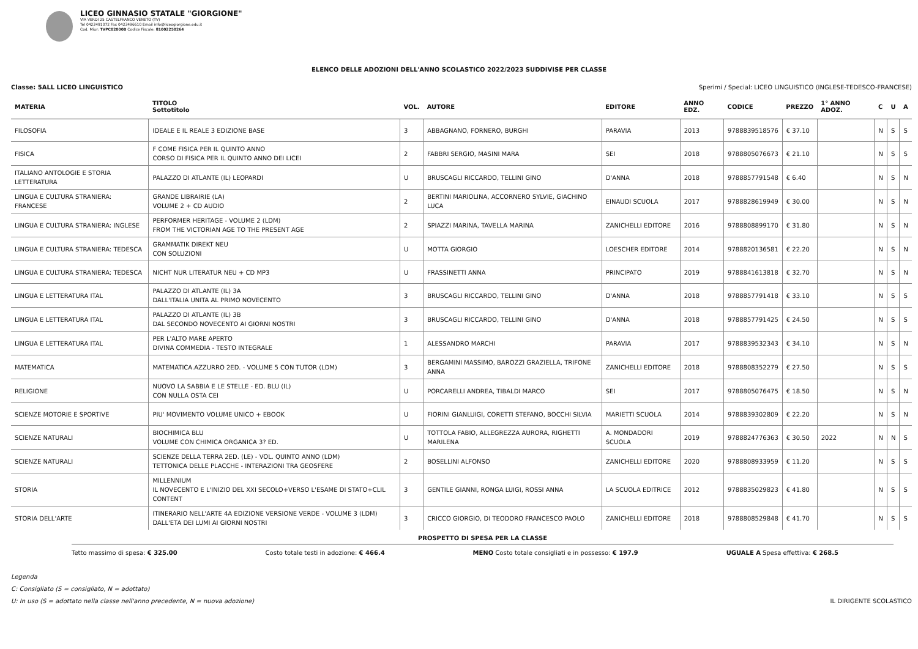LICEO GINNASIO STATALE "GIORGIONE"
VIA VERDI 25 CASTELFRANCO VENETO (TV)
Tel 0423491072 Fax 0423496610 Email info@liceogiorgione.edu.it
Cod. Miur: TVPC02000B Codice Fiscale: 81002250264
ELENCO DELLE ADOZIONI DELL'ANNO SCOLASTICO 2022/2023 SUDDIVISE PER CLASSE
Classe: 5ALL LICEO LINGUISTICO Sperimi / Special: LICEO LINGUISTICO (INGLESE-TEDESCO-FRANCESE)
| MATERIA | TITOLO Sottotitolo | VOL. | AUTORE | EDITORE | ANNO EDZ. | CODICE | PREZZO | 1° ANNO ADOZ. | C | U | A |
| --- | --- | --- | --- | --- | --- | --- | --- | --- | --- | --- | --- |
| FILOSOFIA | IDEALE E IL REALE 3 EDIZIONE BASE | 3 | ABBAGNANO, FORNERO, BURGHI | PARAVIA | 2013 | 9788839518576 | € 37.10 | | N | S | S |
| FISICA | F COME FISICA PER IL QUINTO ANNO CORSO DI FISICA PER IL QUINTO ANNO DEI LICEI | 2 | FABBRI SERGIO, MASINI MARA | SEI | 2018 | 9788805076673 | € 21.10 | | N | S | S |
| ITALIANO ANTOLOGIE E STORIA LETTERATURA | PALAZZO DI ATLANTE (IL) LEOPARDI | U | BRUSCAGLI RICCARDO, TELLINI GINO | D'ANNA | 2018 | 9788857791548 | € 6.40 | | N | S | N |
| LINGUA E CULTURA STRANIERA: FRANCESE | GRANDE LIBRAIRIE (LA) VOLUME 2 + CD AUDIO | 2 | BERTINI MARIOLINA, ACCORNERO SYLVIE, GIACHINO LUCA | EINAUDI SCUOLA | 2017 | 9788828619949 | € 30.00 | | N | S | N |
| LINGUA E CULTURA STRANIERA: INGLESE | PERFORMER HERITAGE - VOLUME 2 (LDM) FROM THE VICTORIAN AGE TO THE PRESENT AGE | 2 | SPIAZZI MARINA, TAVELLA MARINA | ZANICHELLI EDITORE | 2016 | 9788808899170 | € 31.80 | | N | S | N |
| LINGUA E CULTURA STRANIERA: TEDESCA | GRAMMATIK DIREKT NEU CON SOLUZIONI | U | MOTTA GIORGIO | LOESCHER EDITORE | 2014 | 9788820136581 | € 22.20 | | N | S | N |
| LINGUA E CULTURA STRANIERA: TEDESCA | NICHT NUR LITERATUR NEU + CD MP3 | U | FRASSINETTI ANNA | PRINCIPATO | 2019 | 9788841613818 | € 32.70 | | N | S | N |
| LINGUA E LETTERATURA ITAL | PALAZZO DI ATLANTE (IL) 3A DALL'ITALIA UNITA AL PRIMO NOVECENTO | 3 | BRUSCAGLI RICCARDO, TELLINI GINO | D'ANNA | 2018 | 9788857791418 | € 33.10 | | N | S | S |
| LINGUA E LETTERATURA ITAL | PALAZZO DI ATLANTE (IL) 3B DAL SECONDO NOVECENTO AI GIORNI NOSTRI | 3 | BRUSCAGLI RICCARDO, TELLINI GINO | D'ANNA | 2018 | 9788857791425 | € 24.50 | | N | S | S |
| LINGUA E LETTERATURA ITAL | PER L'ALTO MARE APERTO DIVINA COMMEDIA - TESTO INTEGRALE | 1 | ALESSANDRO MARCHI | PARAVIA | 2017 | 9788839532343 | € 34.10 | | N | S | N |
| MATEMATICA | MATEMATICA.AZZURRO 2ED. - VOLUME 5 CON TUTOR (LDM) | 3 | BERGAMINI MASSIMO, BAROZZI GRAZIELLA, TRIFONE ANNA | ZANICHELLI EDITORE | 2018 | 9788808352279 | € 27.50 | | N | S | S |
| RELIGIONE | NUOVO LA SABBIA E LE STELLE - ED. BLU (IL) CON NULLA OSTA CEI | U | PORCARELLI ANDREA, TIBALDI MARCO | SEI | 2017 | 9788805076475 | € 18.50 | | N | S | N |
| SCIENZE MOTORIE E SPORTIVE | PIU' MOVIMENTO VOLUME UNICO + EBOOK | U | FIORINI GIANLUIGI, CORETTI STEFANO, BOCCHI SILVIA | MARIETTI SCUOLA | 2014 | 9788839302809 | € 22.20 | | N | S | N |
| SCIENZE NATURALI | BIOCHIMICA BLU VOLUME CON CHIMICA ORGANICA 3? ED. | U | TOTTOLA FABIO, ALLEGREZZA AURORA, RIGHETTI MARILENA | A. MONDADORI SCUOLA | 2019 | 9788824776363 | € 30.50 | 2022 | N | N | S |
| SCIENZE NATURALI | SCIENZE DELLA TERRA 2ED. (LE) - VOL. QUINTO ANNO (LDM) TETTONICA DELLE PLACCHE - INTERAZIONI TRA GEOSFERE | 2 | BOSELLINI ALFONSO | ZANICHELLI EDITORE | 2020 | 9788808933959 | € 11.20 | | N | S | S |
| STORIA | MILLENNIUM IL NOVECENTO E L'INIZIO DEL XXI SECOLO+VERSO L'ESAME DI STATO+CLIL CONTENT | 3 | GENTILE GIANNI, RONGA LUIGI, ROSSI ANNA | LA SCUOLA EDITRICE | 2012 | 9788835029823 | € 41.80 | | N | S | S |
| STORIA DELL'ARTE | ITINERARIO NELL'ARTE 4A EDIZIONE VERSIONE VERDE - VOLUME 3 (LDM) DALL'ETA DEI LUMI AI GIORNI NOSTRI | 3 | CRICCO GIORGIO, DI TEODORO FRANCESCO PAOLO | ZANICHELLI EDITORE | 2018 | 9788808529848 | € 41.70 | | N | S | S |
PROSPETTO DI SPESA PER LA CLASSE
Tetto massimo di spesa: € 325.00 Costo totale testi in adozione: € 466.4 MENO Costo totale consigliati e in possesso: € 197.9 UGUALE A Spesa effettiva: € 268.5
Legenda
C: Consigliato (S = consigliato, N = adottato)
U: In uso (S = adottato nella classe nell'anno precedente, N = nuova adozione) IL DIRIGENTE SCOLASTICO